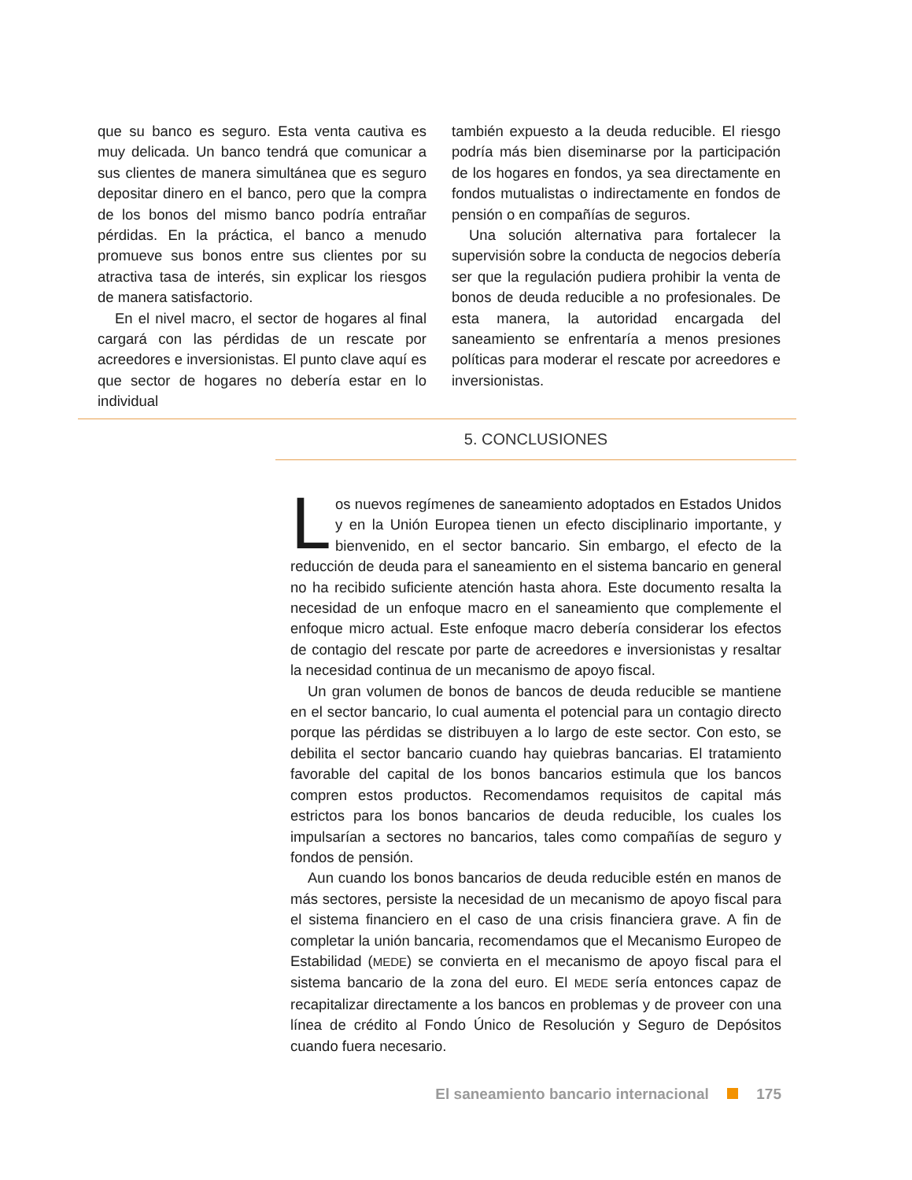que su banco es seguro. Esta venta cautiva es muy delicada. Un banco tendrá que comunicar a sus clientes de manera simultánea que es seguro depositar dinero en el banco, pero que la compra de los bonos del mismo banco podría entrañar pérdidas. En la práctica, el banco a menudo promueve sus bonos entre sus clientes por su atractiva tasa de interés, sin explicar los riesgos de manera satisfactorio.
En el nivel macro, el sector de hogares al final cargará con las pérdidas de un rescate por acreedores e inversionistas. El punto clave aquí es que sector de hogares no debería estar en lo individual
también expuesto a la deuda reducible. El riesgo podría más bien diseminarse por la participación de los hogares en fondos, ya sea directamente en fondos mutualistas o indirectamente en fondos de pensión o en compañías de seguros.
Una solución alternativa para fortalecer la supervisión sobre la conducta de negocios debería ser que la regulación pudiera prohibir la venta de bonos de deuda reducible a no profesionales. De esta manera, la autoridad encargada del saneamiento se enfrentaría a menos presiones políticas para moderar el rescate por acreedores e inversionistas.
5. CONCLUSIONES
Los nuevos regímenes de saneamiento adoptados en Estados Unidos y en la Unión Europea tienen un efecto disciplinario importante, y bienvenido, en el sector bancario. Sin embargo, el efecto de la reducción de deuda para el saneamiento en el sistema bancario en general no ha recibido suficiente atención hasta ahora. Este documento resalta la necesidad de un enfoque macro en el saneamiento que complemente el enfoque micro actual. Este enfoque macro debería considerar los efectos de contagio del rescate por parte de acreedores e inversionistas y resaltar la necesidad continua de un mecanismo de apoyo fiscal.
Un gran volumen de bonos de bancos de deuda reducible se mantiene en el sector bancario, lo cual aumenta el potencial para un contagio directo porque las pérdidas se distribuyen a lo largo de este sector. Con esto, se debilita el sector bancario cuando hay quiebras bancarias. El tratamiento favorable del capital de los bonos bancarios estimula que los bancos compren estos productos. Recomendamos requisitos de capital más estrictos para los bonos bancarios de deuda reducible, los cuales los impulsarían a sectores no bancarios, tales como compañías de seguro y fondos de pensión.
Aun cuando los bonos bancarios de deuda reducible estén en manos de más sectores, persiste la necesidad de un mecanismo de apoyo fiscal para el sistema financiero en el caso de una crisis financiera grave. A fin de completar la unión bancaria, recomendamos que el Mecanismo Europeo de Estabilidad (MEDE) se convierta en el mecanismo de apoyo fiscal para el sistema bancario de la zona del euro. El MEDE sería entonces capaz de recapitalizar directamente a los bancos en problemas y de proveer con una línea de crédito al Fondo Único de Resolución y Seguro de Depósitos cuando fuera necesario.
El saneamiento bancario internacional 175